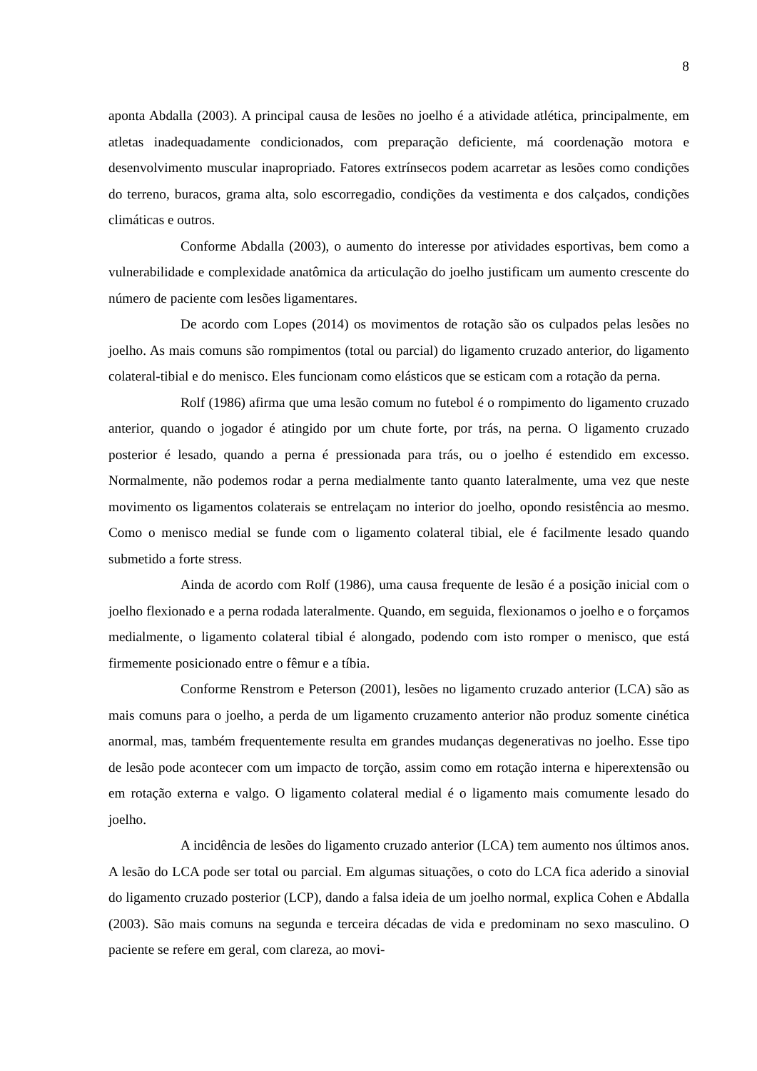8
aponta Abdalla (2003). A principal causa de lesões no joelho é a atividade atlética, principal­mente, em atletas inadequadamente condicionados, com preparação deficiente, má coordena­ção motora e desenvolvimento muscular inapropriado. Fatores extrínsecos podem acarretar as lesões como condições do terreno, buracos, grama alta, solo escorregadio, condições da ves­timenta e dos calçados, condições climáticas e outros.
Conforme Abdalla (2003), o aumento do interesse por atividades esportivas, bem como a vulnerabilidade e complexidade anatômica da articulação do joelho justificam um aumento crescente do número de paciente com lesões ligamentares.
De acordo com Lopes (2014) os movimentos de rotação são os culpados pelas le­sões no joelho. As mais comuns são rompimentos (total ou parcial) do ligamento cruzado an­terior, do ligamento colateral-tibial e do menisco. Eles funcionam como elásticos que se esti­cam com a rotação da perna.
Rolf (1986) afirma que uma lesão comum no futebol é o rompimento do ligamen­to cruzado anterior, quando o jogador é atingido por um chute forte, por trás, na perna. O li­gamento cruzado posterior é lesado, quando a perna é pressionada para trás, ou o joelho é estendido em excesso. Normalmente, não podemos rodar a perna medialmente tanto quanto lateralmente, uma vez que neste movimento os ligamentos colaterais se entrelaçam no interior do joelho, opondo resistência ao mesmo. Como o menisco medial se funde com o ligamento colateral tibial, ele é facilmente lesado quando submetido a forte stress.
Ainda de acordo com Rolf (1986), uma causa frequente de lesão é a posição inici­al com o joelho flexionado e a perna rodada lateralmente. Quando, em seguida, flexionamos o joelho e o forçamos medialmente, o ligamento colateral tibial é alongado, podendo com isto romper o menisco, que está firmemente posicionado entre o fêmur e a tíbia.
Conforme Renstrom e Peterson (2001), lesões no ligamento cruzado anterior (LCA) são as mais comuns para o joelho, a perda de um ligamento cruzamento anterior não produz somente cinética anormal, mas, também frequentemente resulta em grandes mudanças degenerativas no joelho. Esse tipo de lesão pode acontecer com um impacto de torção, assim como em rotação interna e hiperextensão ou em rotação externa e valgo. O ligamento colate­ral medial é o ligamento mais comumente lesado do joelho.
A incidência de lesões do ligamento cruzado anterior (LCA) tem aumento nos úl­timos anos. A lesão do LCA pode ser total ou parcial. Em algumas situações, o coto do LCA fica aderido a sinovial do ligamento cruzado posterior (LCP), dando a falsa ideia de um joelho normal, explica Cohen e Abdalla (2003). São mais comuns na segunda e terceira décadas de vida e predominam no sexo masculino. O paciente se refere em geral, com clareza, ao movi-